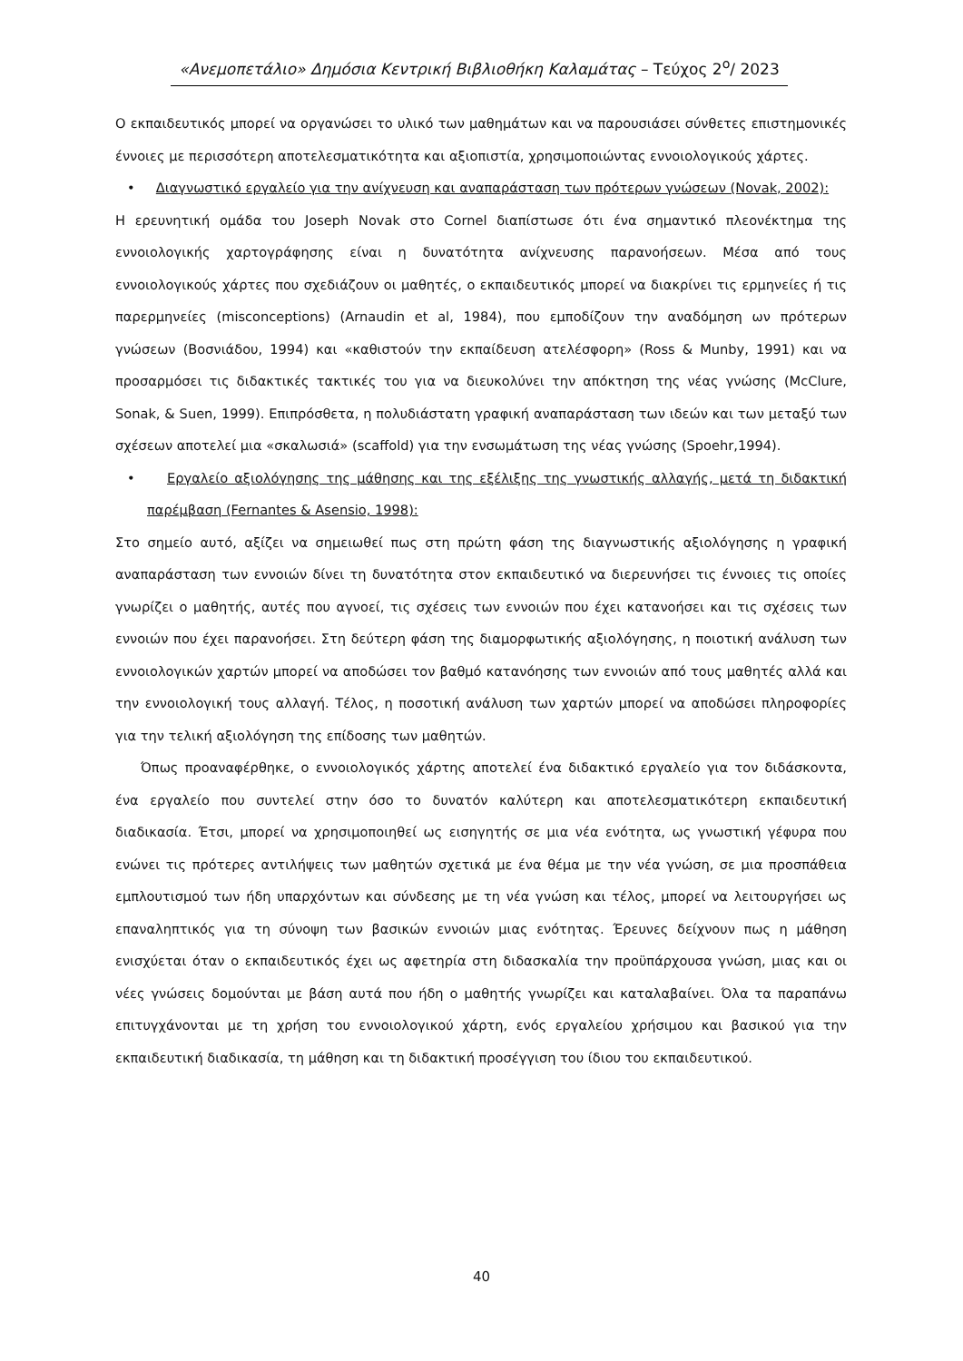«Ανεμοπετάλιο» Δημόσια Κεντρική Βιβλιοθήκη Καλαμάτας – Τεύχος 2<sup>ο</sup>/ 2023
Ο εκπαιδευτικός μπορεί να οργανώσει το υλικό των μαθημάτων και να παρουσιάσει σύνθετες επιστημονικές έννοιες με περισσότερη αποτελεσματικότητα και αξιοπιστία, χρησιμοποιώντας εννοιολογικούς χάρτες.
• Διαγνωστικό εργαλείο για την ανίχνευση και αναπαράσταση των πρότερων γνώσεων (Novak, 2002):
Η ερευνητική ομάδα του Joseph Novak στο Cornel διαπίστωσε ότι ένα σημαντικό πλεονέκτημα της εννοιολογικής χαρτογράφησης είναι η δυνατότητα ανίχνευσης παρανοήσεων. Μέσα από τους εννοιολογικούς χάρτες που σχεδιάζουν οι μαθητές, ο εκπαιδευτικός μπορεί να διακρίνει τις ερμηνείες ή τις παρερμηνείες (misconceptions) (Arnaudin et al, 1984), που εμποδίζουν την αναδόμηση ων πρότερων γνώσεων (Βοσνιάδου, 1994) και «καθιστούν την εκπαίδευση ατελέσφορη» (Ross & Munby, 1991) και να προσαρμόσει τις διδακτικές τακτικές του για να διευκολύνει την απόκτηση της νέας γνώσης (McClure, Sonak, & Suen, 1999). Επιπρόσθετα, η πολυδιάστατη γραφική αναπαράσταση των ιδεών και των μεταξύ των σχέσεων αποτελεί μια «σκαλωσιά» (scaffold) για την ενσωμάτωση της νέας γνώσης (Spoehr,1994).
• Εργαλείο αξιολόγησης της μάθησης και της εξέλιξης της γνωστικής αλλαγής, μετά τη διδακτική παρέμβαση (Fernantes & Asensio, 1998):
Στο σημείο αυτό, αξίζει να σημειωθεί πως στη πρώτη φάση της διαγνωστικής αξιολόγησης η γραφική αναπαράσταση των εννοιών δίνει τη δυνατότητα στον εκπαιδευτικό να διερευνήσει τις έννοιες τις οποίες γνωρίζει ο μαθητής, αυτές που αγνοεί, τις σχέσεις των εννοιών που έχει κατανοήσει και τις σχέσεις των εννοιών που έχει παρανοήσει. Στη δεύτερη φάση της διαμορφωτικής αξιολόγησης, η ποιοτική ανάλυση των εννοιολογικών χαρτών μπορεί να αποδώσει τον βαθμό κατανόησης των εννοιών από τους μαθητές αλλά και την εννοιολογική τους αλλαγή. Τέλος, η ποσοτική ανάλυση των χαρτών μπορεί να αποδώσει πληροφορίες για την τελική αξιολόγηση της επίδοσης των μαθητών.
Όπως προαναφέρθηκε, ο εννοιολογικός χάρτης αποτελεί ένα διδακτικό εργαλείο για τον διδάσκοντα, ένα εργαλείο που συντελεί στην όσο το δυνατόν καλύτερη και αποτελεσματικότερη εκπαιδευτική διαδικασία. Έτσι, μπορεί να χρησιμοποιηθεί ως εισηγητής σε μια νέα ενότητα, ως γνωστική γέφυρα που ενώνει τις πρότερες αντιλήψεις των μαθητών σχετικά με ένα θέμα με την νέα γνώση, σε μια προσπάθεια εμπλουτισμού των ήδη υπαρχόντων και σύνδεσης με τη νέα γνώση και τέλος, μπορεί να λειτουργήσει ως επαναληπτικός για τη σύνοψη των βασικών εννοιών μιας ενότητας. Έρευνες δείχνουν πως η μάθηση ενισχύεται όταν ο εκπαιδευτικός έχει ως αφετηρία στη διδασκαλία την προϋπάρχουσα γνώση, μιας και οι νέες γνώσεις δομούνται με βάση αυτά που ήδη ο μαθητής γνωρίζει και καταλαβαίνει. Όλα τα παραπάνω επιτυγχάνονται με τη χρήση του εννοιολογικού χάρτη, ενός εργαλείου χρήσιμου και βασικού για την εκπαιδευτική διαδικασία, τη μάθηση και τη διδακτική προσέγγιση του ίδιου του εκπαιδευτικού.
40